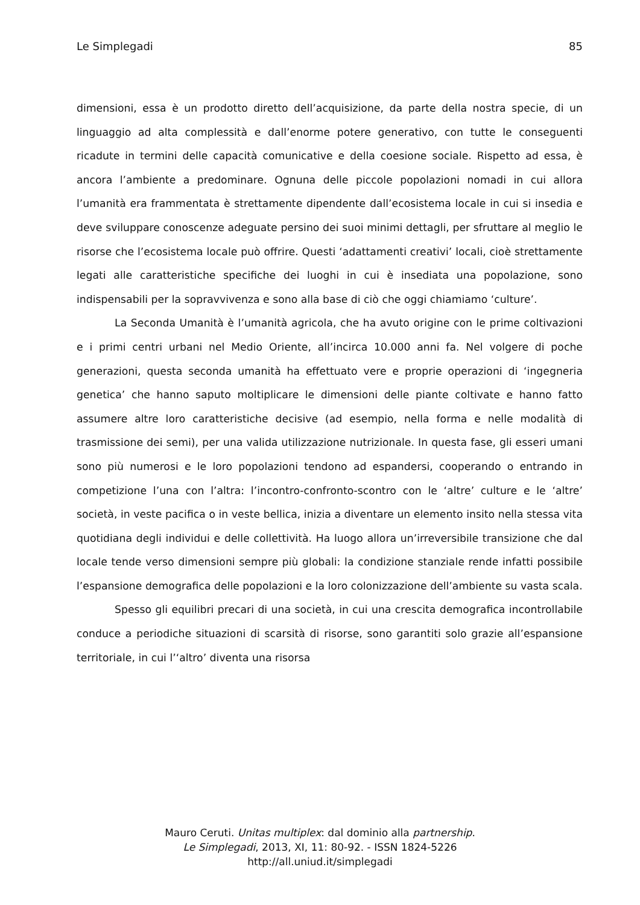Le Simplegadi 85
dimensioni, essa è un prodotto diretto dell’acquisizione, da parte della nostra specie, di un linguaggio ad alta complessità e dall’enorme potere generativo, con tutte le conseguenti ricadute in termini delle capacità comunicative e della coesione sociale. Rispetto ad essa, è ancora l’ambiente a predominare. Ognuna delle piccole popolazioni nomadi in cui allora l’umanità era frammentata è strettamente dipendente dall’ecosistema locale in cui si insedia e deve sviluppare conoscenze adeguate persino dei suoi minimi dettagli, per sfruttare al meglio le risorse che l’ecosistema locale può offrire. Questi ‘adattamenti creativi’ locali, cioè strettamente legati alle caratteristiche specifiche dei luoghi in cui è insediata una popolazione, sono indispensabili per la sopravvivenza e sono alla base di ciò che oggi chiamiamo ‘culture’.
La Seconda Umanità è l’umanità agricola, che ha avuto origine con le prime coltivazioni e i primi centri urbani nel Medio Oriente, all’incirca 10.000 anni fa. Nel volgere di poche generazioni, questa seconda umanità ha effettuato vere e proprie operazioni di ‘ingegneria genetica’ che hanno saputo moltiplicare le dimensioni delle piante coltivate e hanno fatto assumere altre loro caratteristiche decisive (ad esempio, nella forma e nelle modalità di trasmissione dei semi), per una valida utilizzazione nutrizionale. In questa fase, gli esseri umani sono più numerosi e le loro popolazioni tendono ad espandersi, cooperando o entrando in competizione l’una con l’altra: l’incontro-confronto-scontro con le ‘altre’ culture e le ‘altre’ società, in veste pacifica o in veste bellica, inizia a diventare un elemento insito nella stessa vita quotidiana degli individui e delle collettività. Ha luogo allora un’irreversibile transizione che dal locale tende verso dimensioni sempre più globali: la condizione stanziale rende infatti possibile l’espansione demografica delle popolazioni e la loro colonizzazione dell’ambiente su vasta scala.
Spesso gli equilibri precari di una società, in cui una crescita demografica incontrollabile conduce a periodiche situazioni di scarsità di risorse, sono garantiti solo grazie all’espansione territoriale, in cui l’‘altro’ diventa una risorsa
Mauro Ceruti. Unitas multiplex: dal dominio alla partnership.
Le Simplegadi, 2013, XI, 11: 80-92. - ISSN 1824-5226
http://all.uniud.it/simplegadi